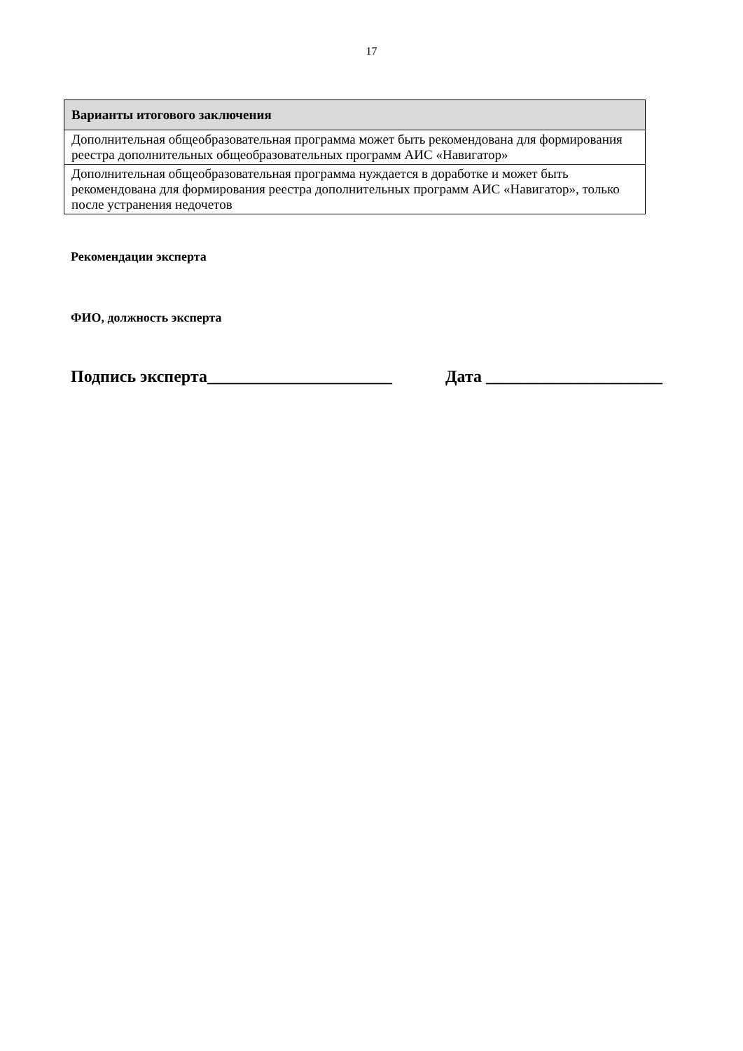17
| Варианты итогового заключения |
| --- |
| Дополнительная общеобразовательная программа может быть рекомендована для формирования реестра дополнительных общеобразовательных программ АИС «Навигатор» |
| Дополнительная общеобразовательная программа нуждается в доработке и может быть рекомендована для формирования реестра дополнительных программ АИС «Навигатор», только после устранения недочетов |
Рекомендации эксперта
ФИО, должность эксперта
Подпись эксперта______________________ Дата _____________________